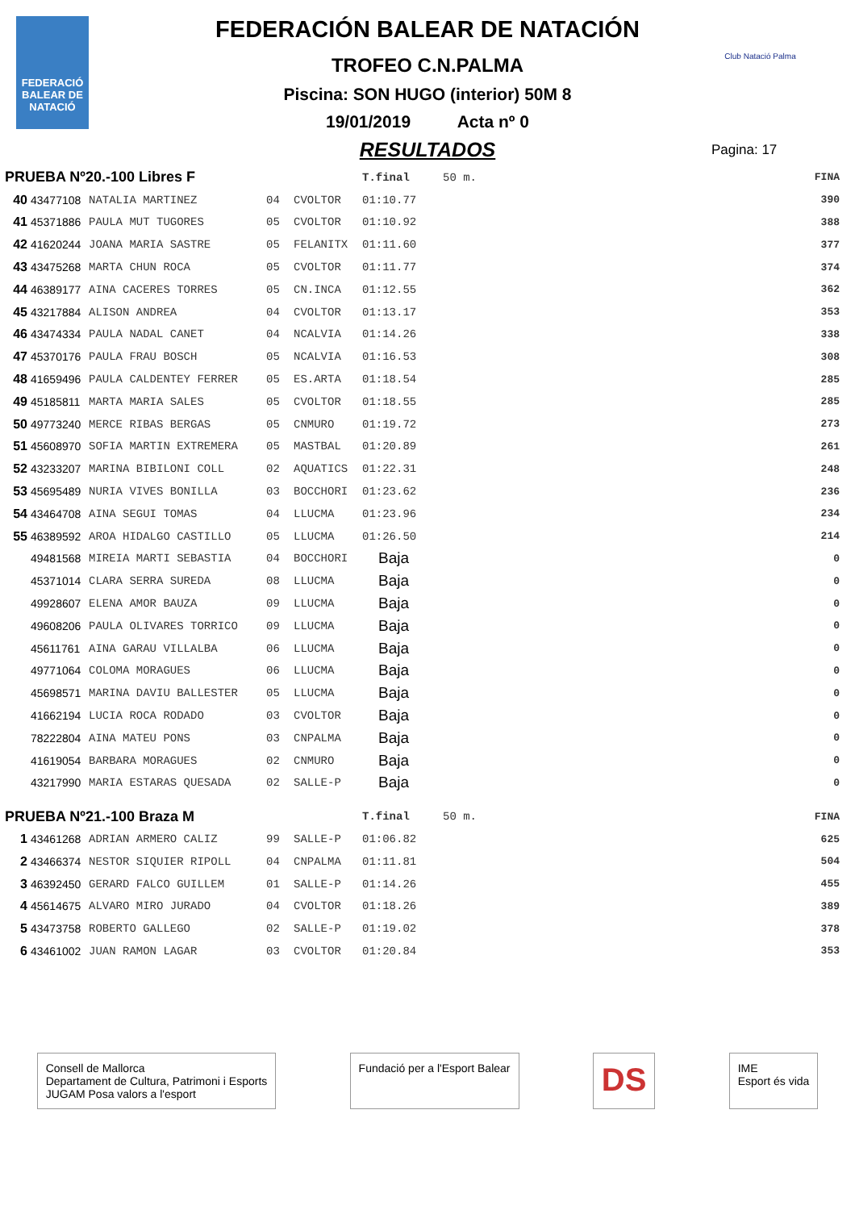FEDERACIÓ
BALEAR DE
NATACIÓ
Club Natació Palma
FEDERACIÓN BALEAR DE NATACIÓN
TROFEO C.N.PALMA
Piscina: SON HUGO (interior) 50M 8
19/01/2019 Acta nº 0
RESULTADOS
Pagina: 17
| PRUEBA Nº20.-100 Libres F | | | | | T.final | 50 m. | FINA |
| 40 | 43477108 | NATALIA MARTINEZ | 04 | CVOLTOR | 01:10.77 | | 390 |
| 41 | 45371886 | PAULA MUT TUGORES | 05 | CVOLTOR | 01:10.92 | | 388 |
| 42 | 41620244 | JOANA MARIA SASTRE | 05 | FELANITX | 01:11.60 | | 377 |
| 43 | 43475268 | MARTA CHUN ROCA | 05 | CVOLTOR | 01:11.77 | | 374 |
| 44 | 46389177 | AINA CACERES TORRES | 05 | CN.INCA | 01:12.55 | | 362 |
| 45 | 43217884 | ALISON ANDREA | 04 | CVOLTOR | 01:13.17 | | 353 |
| 46 | 43474334 | PAULA NADAL CANET | 04 | NCALVIA | 01:14.26 | | 338 |
| 47 | 45370176 | PAULA FRAU BOSCH | 05 | NCALVIA | 01:16.53 | | 308 |
| 48 | 41659496 | PAULA CALDENTEY FERRER | 05 | ES.ARTA | 01:18.54 | | 285 |
| 49 | 45185811 | MARTA MARIA SALES | 05 | CVOLTOR | 01:18.55 | | 285 |
| 50 | 49773240 | MERCE RIBAS BERGAS | 05 | CNMURO | 01:19.72 | | 273 |
| 51 | 45608970 | SOFIA MARTIN EXTREMERA | 05 | MASTBAL | 01:20.89 | | 261 |
| 52 | 43233207 | MARINA BIBILONI COLL | 02 | AQUATICS | 01:22.31 | | 248 |
| 53 | 45695489 | NURIA VIVES BONILLA | 03 | BOCCHORI | 01:23.62 | | 236 |
| 54 | 43464708 | AINA SEGUI TOMAS | 04 | LLUCMA | 01:23.96 | | 234 |
| 55 | 46389592 | AROA HIDALGO CASTILLO | 05 | LLUCMA | 01:26.50 | | 214 |
| | 49481568 | MIREIA MARTI SEBASTIA | 04 | BOCCHORI | Baja | | 0 |
| | 45371014 | CLARA SERRA SUREDA | 08 | LLUCMA | Baja | | 0 |
| | 49928607 | ELENA AMOR BAUZA | 09 | LLUCMA | Baja | | 0 |
| | 49608206 | PAULA OLIVARES TORRICO | 09 | LLUCMA | Baja | | 0 |
| | 45611761 | AINA GARAU VILLALBA | 06 | LLUCMA | Baja | | 0 |
| | 49771064 | COLOMA MORAGUES | 06 | LLUCMA | Baja | | 0 |
| | 45698571 | MARINA DAVIU BALLESTER | 05 | LLUCMA | Baja | | 0 |
| | 41662194 | LUCIA ROCA RODADO | 03 | CVOLTOR | Baja | | 0 |
| | 78222804 | AINA MATEU PONS | 03 | CNPALMA | Baja | | 0 |
| | 41619054 | BARBARA MORAGUES | 02 | CNMURO | Baja | | 0 |
| | 43217990 | MARIA ESTARAS QUESADA | 02 | SALLE-P | Baja | | 0 |
| PRUEBA Nº21.-100 Braza M | | | | | T.final | 50 m. | FINA |
| 1 | 43461268 | ADRIAN ARMERO CALIZ | 99 | SALLE-P | 01:06.82 | | 625 |
| 2 | 43466374 | NESTOR SIQUIER RIPOLL | 04 | CNPALMA | 01:11.81 | | 504 |
| 3 | 46392450 | GERARD FALCO GUILLEM | 01 | SALLE-P | 01:14.26 | | 455 |
| 4 | 45614675 | ALVARO MIRO JURADO | 04 | CVOLTOR | 01:18.26 | | 389 |
| 5 | 43473758 | ROBERTO GALLEGO | 02 | SALLE-P | 01:19.02 | | 378 |
| 6 | 43461002 | JUAN RAMON LAGAR | 03 | CVOLTOR | 01:20.84 | | 353 |
Consell de Mallorca
Departament de Cultura, Patrimoni i Esports
JUGAM Posa valors a l'esport
Fundació per a l'Esport Balear
DS
IME
Esport és vida